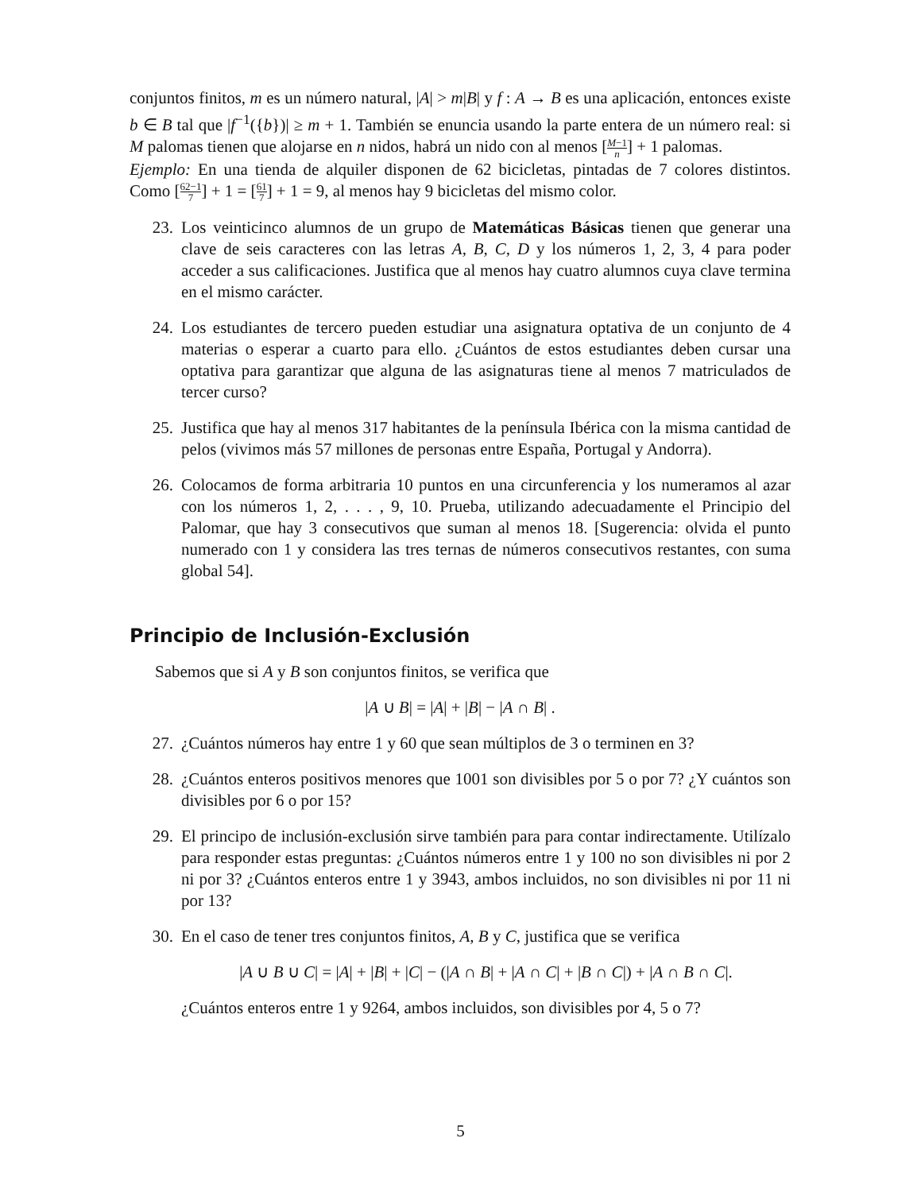conjuntos finitos, m es un número natural, |A| > m|B| y f : A → B es una aplicación, entonces existe b ∈ B tal que |f<sup>−1</sup>({b})| ≥ m + 1. También se enuncia usando la parte entera de un número real: si M palomas tienen que alojarse en n nidos, habrá un nido con al menos [M−1 n] + 1 palomas.
Ejemplo: En una tienda de alquiler disponen de 62 bicicletas, pintadas de 7 colores distintos. Como [62−1 7] + 1 = [61 7] + 1 = 9, al menos hay 9 bicicletas del mismo color.
23. Los veinticinco alumnos de un grupo de Matemáticas Básicas tienen que generar una clave de seis caracteres con las letras A, B, C, D y los números 1, 2, 3, 4 para poder acceder a sus calificaciones. Justifica que al menos hay cuatro alumnos cuya clave termina en el mismo carácter.
24. Los estudiantes de tercero pueden estudiar una asignatura optativa de un conjunto de 4 materias o esperar a cuarto para ello. ¿Cuántos de estos estudiantes deben cursar una optativa para garantizar que alguna de las asignaturas tiene al menos 7 matriculados de tercer curso?
25. Justifica que hay al menos 317 habitantes de la península Ibérica con la misma cantidad de pelos (vivimos más 57 millones de personas entre España, Portugal y Andorra).
26. Colocamos de forma arbitraria 10 puntos en una circunferencia y los numeramos al azar con los números 1, 2, . . . , 9, 10. Prueba, utilizando adecuadamente el Principio del Palomar, que hay 3 consecutivos que suman al menos 18. [Sugerencia: olvida el punto numerado con 1 y considera las tres ternas de números consecutivos restantes, con suma global 54].
Principio de Inclusión-Exclusión
Sabemos que si A y B son conjuntos finitos, se verifica que
|A ∪ B| = |A| + |B| − |A ∩ B| .
27. ¿Cuántos números hay entre 1 y 60 que sean múltiplos de 3 o terminen en 3?
28. ¿Cuántos enteros positivos menores que 1001 son divisibles por 5 o por 7? ¿Y cuántos son divisibles por 6 o por 15?
29. El principo de inclusión-exclusión sirve también para para contar indirectamente. Utilízalo para responder estas preguntas: ¿Cuántos números entre 1 y 100 no son divisibles ni por 2 ni por 3? ¿Cuántos enteros entre 1 y 3943, ambos incluidos, no son divisibles ni por 11 ni por 13?
30. En el caso de tener tres conjuntos finitos, A, B y C, justifica que se verifica
|A ∪ B ∪ C| = |A| + |B| + |C| − (|A ∩ B| + |A ∩ C| + |B ∩ C|) + |A ∩ B ∩ C|.
¿Cuántos enteros entre 1 y 9264, ambos incluidos, son divisibles por 4, 5 o 7?
5